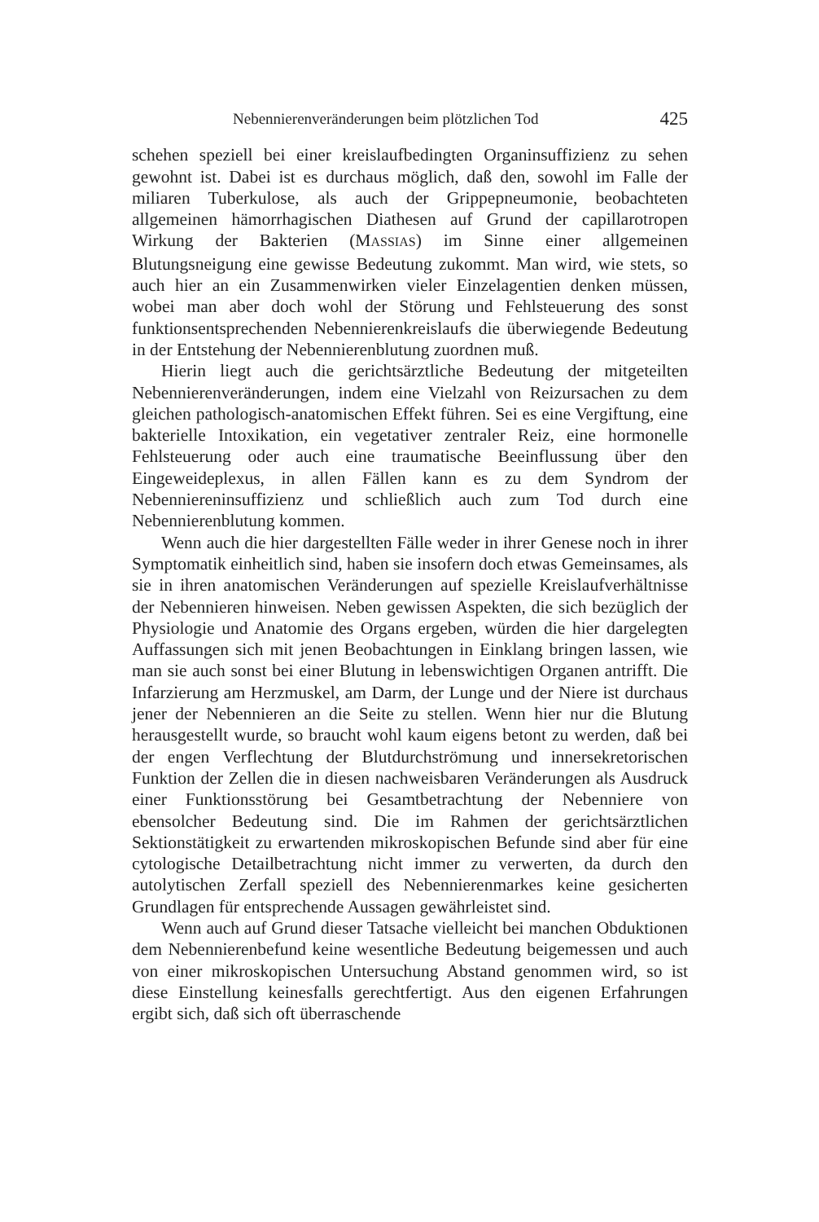Nebennierenveränderungen beim plötzlichen Tod 425
schehen speziell bei einer kreislaufbedingten Organinsuffizienz zu sehen gewohnt ist. Dabei ist es durchaus möglich, daß den, sowohl im Falle der miliaren Tuberkulose, als auch der Grippepneumonie, beobachteten allgemeinen hämorrhagischen Diathesen auf Grund der capillarotropen Wirkung der Bakterien (MASSIAS) im Sinne einer allgemeinen Blutungsneigung eine gewisse Bedeutung zukommt. Man wird, wie stets, so auch hier an ein Zusammenwirken vieler Einzelagentien denken müssen, wobei man aber doch wohl der Störung und Fehlsteuerung des sonst funktionsentsprechenden Nebennierenkreislaufs die überwiegende Bedeutung in der Entstehung der Nebennierenblutung zuordnen muß.
Hierin liegt auch die gerichtsärztliche Bedeutung der mitgeteilten Nebennierenveränderungen, indem eine Vielzahl von Reizursachen zu dem gleichen pathologisch-anatomischen Effekt führen. Sei es eine Vergiftung, eine bakterielle Intoxikation, ein vegetativer zentraler Reiz, eine hormonelle Fehlsteuerung oder auch eine traumatische Beeinflussung über den Eingeweideplexus, in allen Fällen kann es zu dem Syndrom der Nebenniereninsuffizienz und schließlich auch zum Tod durch eine Nebennierenblutung kommen.
Wenn auch die hier dargestellten Fälle weder in ihrer Genese noch in ihrer Symptomatik einheitlich sind, haben sie insofern doch etwas Gemeinsames, als sie in ihren anatomischen Veränderungen auf spezielle Kreislaufverhältnisse der Nebennieren hinweisen. Neben gewissen Aspekten, die sich bezüglich der Physiologie und Anatomie des Organs ergeben, würden die hier dargelegten Auffassungen sich mit jenen Beobachtungen in Einklang bringen lassen, wie man sie auch sonst bei einer Blutung in lebenswichtigen Organen antrifft. Die Infarzierung am Herzmuskel, am Darm, der Lunge und der Niere ist durchaus jener der Nebennieren an die Seite zu stellen. Wenn hier nur die Blutung herausgestellt wurde, so braucht wohl kaum eigens betont zu werden, daß bei der engen Verflechtung der Blutdurchströmung und innersekretorischen Funktion der Zellen die in diesen nachweisbaren Veränderungen als Ausdruck einer Funktionsstörung bei Gesamtbetrachtung der Nebenniere von ebensolcher Bedeutung sind. Die im Rahmen der gerichtsärztlichen Sektionstätigkeit zu erwartenden mikroskopischen Befunde sind aber für eine cytologische Detailbetrachtung nicht immer zu verwerten, da durch den autolytischen Zerfall speziell des Nebennierenmarkes keine gesicherten Grundlagen für entsprechende Aussagen gewährleistet sind.
Wenn auch auf Grund dieser Tatsache vielleicht bei manchen Obduktionen dem Nebennierenbefund keine wesentliche Bedeutung beigemessen und auch von einer mikroskopischen Untersuchung Abstand genommen wird, so ist diese Einstellung keinesfalls gerechtfertigt. Aus den eigenen Erfahrungen ergibt sich, daß sich oft überraschende